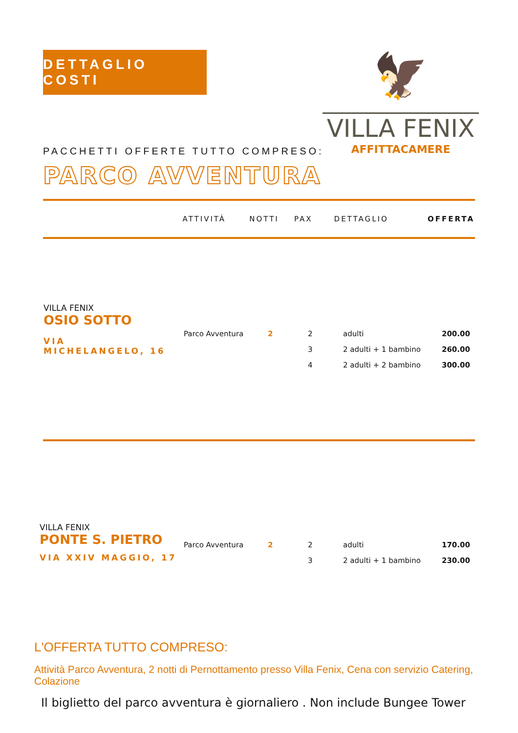DETTAGLIO COSTI
🦅
VILLA FENIX
AFFITTACAMERE
PACCHETTI OFFERTE TUTTO COMPRESO:
PARCO AVVENTURA
| | ATTIVITÀ | NOTTI | PAX | DETTAGLIO | OFFERTA |
| --- | --- | --- | --- | --- | --- |
| VILLA FENIX OSIO SOTTO VIA MICHELANGELO, 16 | Parco Avventura | 2 | 2 | adulti | 200.00 |
| | | | 3 | 2 adulti + 1 bambino | 260.00 |
| | | | 4 | 2 adulti + 2 bambino | 300.00 |
| VILLA FENIX PONTE S. PIETRO VIA XXIV MAGGIO, 17 | Parco Avventura | 2 | 2 | adulti | 170.00 |
| | | | 3 | 2 adulti + 1 bambino | 230.00 |
L'OFFERTA TUTTO COMPRESO:
Attività Parco Avventura, 2 notti di Pernottamento presso Villa Fenix, Cena con servizio Catering, Colazione
Il biglietto del parco avventura è giornaliero . Non include Bungee Tower